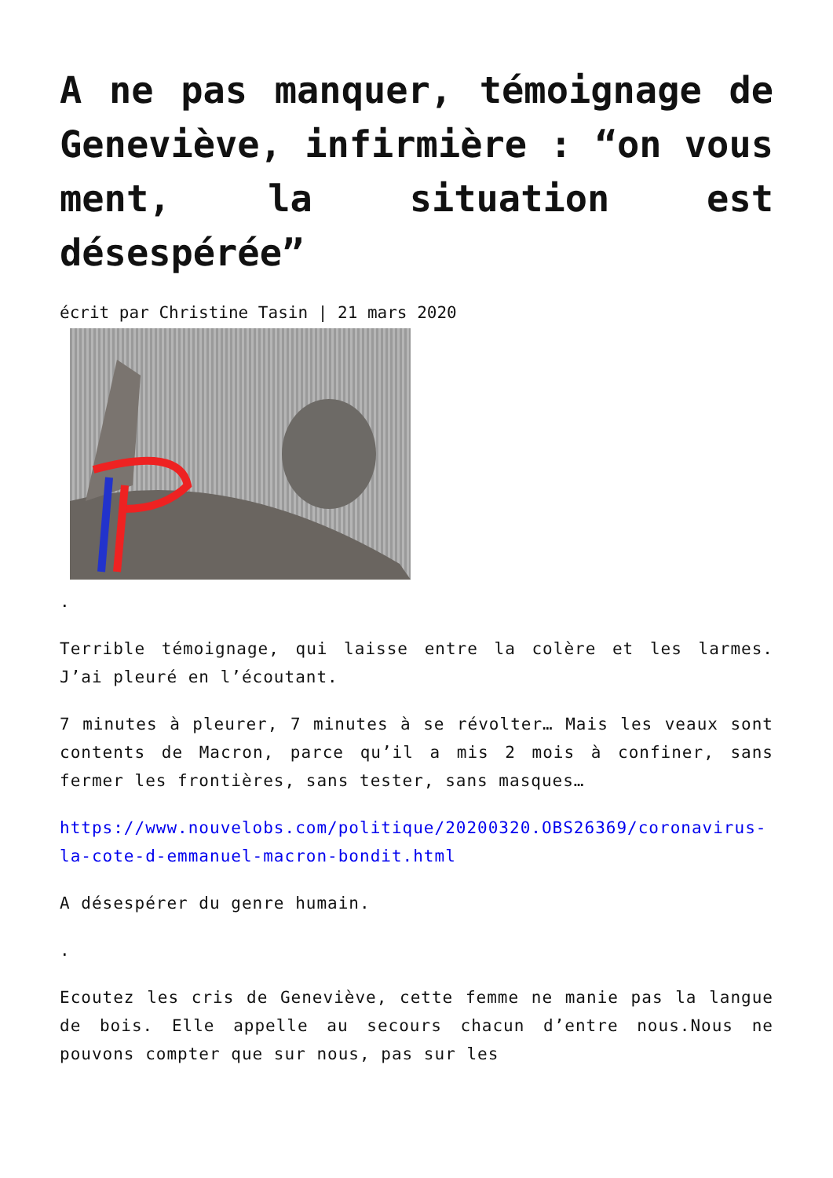A ne pas manquer, témoignage de Geneviève, infirmière : “on vous ment, la situation est désespérée”
écrit par Christine Tasin | 21 mars 2020
.
Terrible témoignage, qui laisse entre la colère et les larmes. J’ai pleuré en l’écoutant.
7 minutes à pleurer, 7 minutes à se révolter… Mais les veaux sont contents de Macron, parce qu’il a mis 2 mois à confiner, sans fermer les frontières, sans tester, sans masques…
https://www.nouvelobs.com/politique/20200320.OBS26369/coronavirus-la-cote-d-emmanuel-macron-bondit.html
A désespérer du genre humain.
.
Ecoutez les cris de Geneviève, cette femme ne manie pas la langue de bois. Elle appelle au secours chacun d’entre nous.Nous ne pouvons compter que sur nous, pas sur les